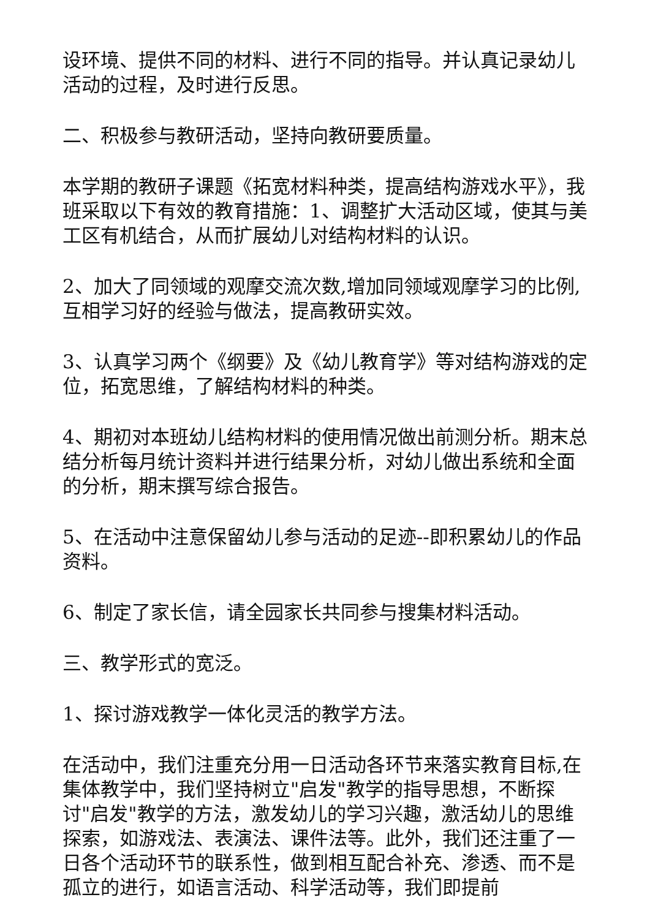设环境、提供不同的材料、进行不同的指导。并认真记录幼儿活动的过程，及时进行反思。
二、积极参与教研活动，坚持向教研要质量。
本学期的教研子课题《拓宽材料种类，提高结构游戏水平》，我班采取以下有效的教育措施：1、调整扩大活动区域，使其与美工区有机结合，从而扩展幼儿对结构材料的认识。
2、加大了同领域的观摩交流次数,增加同领域观摩学习的比例,互相学习好的经验与做法，提高教研实效。
3、认真学习两个《纲要》及《幼儿教育学》等对结构游戏的定位，拓宽思维，了解结构材料的种类。
4、期初对本班幼儿结构材料的使用情况做出前测分析。期末总结分析每月统计资料并进行结果分析，对幼儿做出系统和全面的分析，期末撰写综合报告。
5、在活动中注意保留幼儿参与活动的足迹--即积累幼儿的作品资料。
6、制定了家长信，请全园家长共同参与搜集材料活动。
三、教学形式的宽泛。
1、探讨游戏教学一体化灵活的教学方法。
在活动中，我们注重充分用一日活动各环节来落实教育目标,在集体教学中，我们坚持树立"启发"教学的指导思想，不断探讨"启发"教学的方法，激发幼儿的学习兴趣，激活幼儿的思维探索，如游戏法、表演法、课件法等。此外，我们还注重了一日各个活动环节的联系性，做到相互配合补充、渗透、而不是孤立的进行，如语言活动、科学活动等，我们即提前